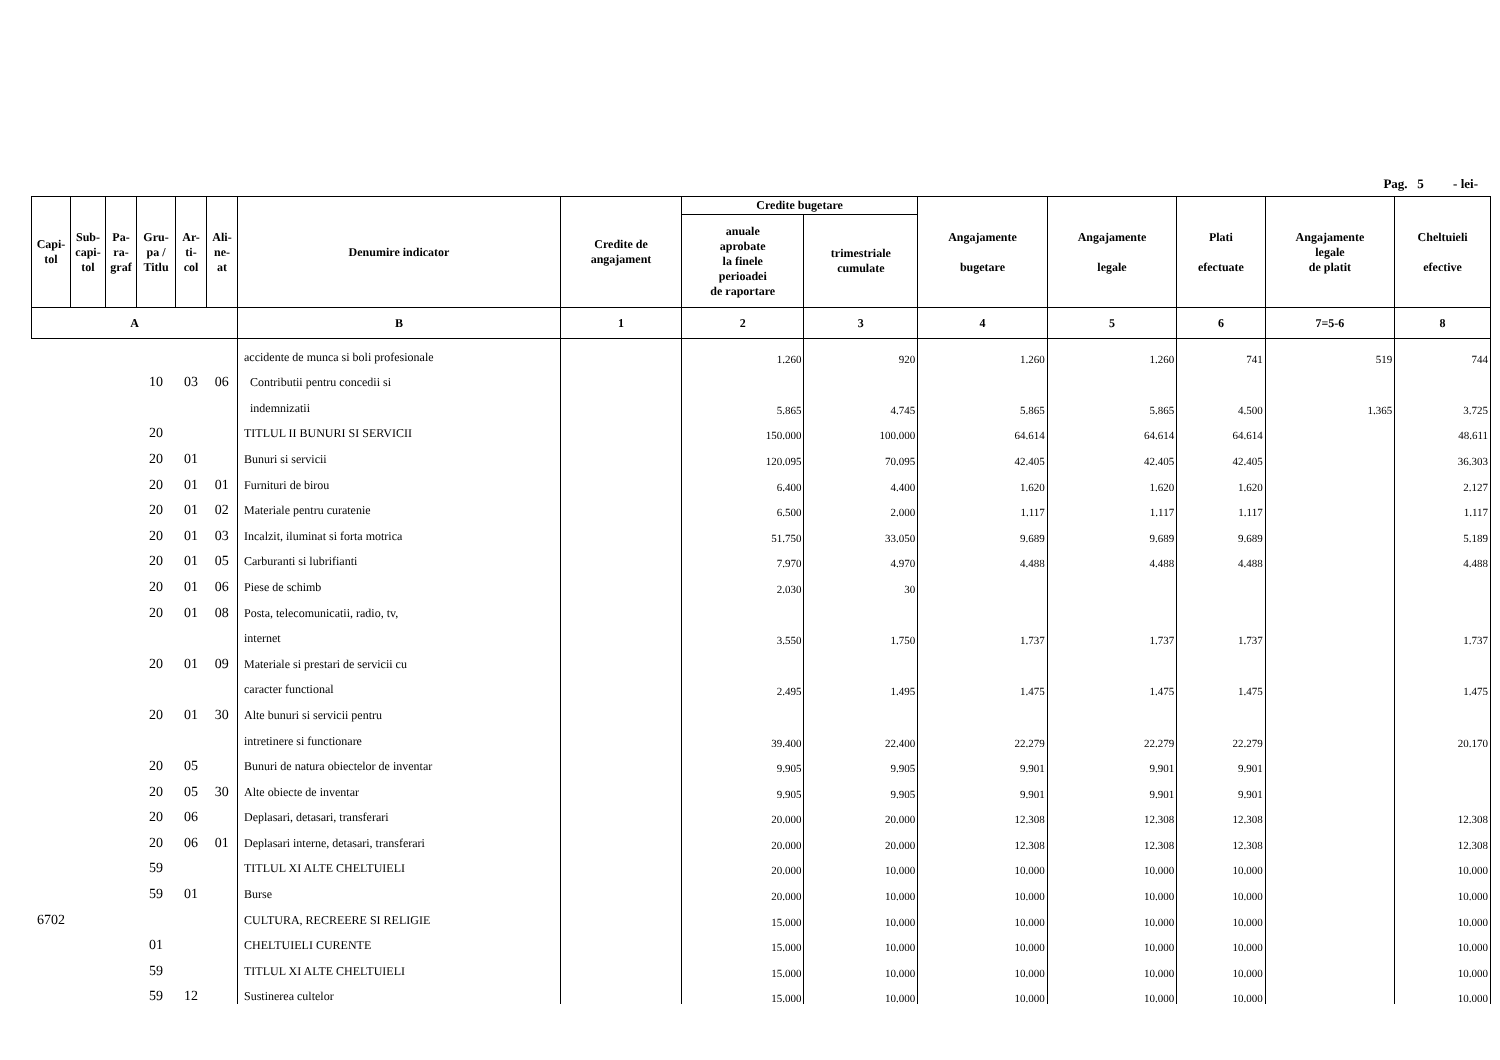Pag. 5 - lei-
| Capi- tol | Sub- capi- tol | Pa- ra- graf | Gru- pa / Titlu | Ar- ti- col | Ali- ne- at | Denumire indicator | Credite de angajament | Credite bugetare | | Angajamente bugetare | Angajamente legale | Plati efectuate | Angajamente legale de platit | Cheltuieli efective |
| --- | --- | --- | --- | --- | --- | --- | --- | --- | --- | --- | --- | --- | --- | --- |
| | | | | | | | | anuale aprobate la finele perioadei de raportare | trimestriale cumulate | | | | | |
| A | | | | | | B | 1 | 2 | 3 | 4 | 5 | 6 | 7=5-6 | 8 |
| | | | | | | accidente de munca si boli profesionale | | 1.260 | 920 | 1.260 | 1.260 | 741 | 519 | 744 |
| | | | 10 | 03 | 06 | Contributii pentru concedii si | | | | | | | | |
| | | | | | | indemnizatii | | 5.865 | 4.745 | 5.865 | 5.865 | 4.500 | 1.365 | 3.725 |
| | | | 20 | | | TITLUL II BUNURI SI SERVICII | | 150.000 | 100.000 | 64.614 | 64.614 | 64.614 | | 48.611 |
| | | | 20 | 01 | | Bunuri si servicii | | 120.095 | 70.095 | 42.405 | 42.405 | 42.405 | | 36.303 |
| | | | 20 | 01 | 01 | Furnituri de birou | | 6.400 | 4.400 | 1.620 | 1.620 | 1.620 | | 2.127 |
| | | | 20 | 01 | 02 | Materiale pentru curatenie | | 6.500 | 2.000 | 1.117 | 1.117 | 1.117 | | 1.117 |
| | | | 20 | 01 | 03 | Incalzit, iluminat si forta motrica | | 51.750 | 33.050 | 9.689 | 9.689 | 9.689 | | 5.189 |
| | | | 20 | 01 | 05 | Carburanti si lubrifianti | | 7.970 | 4.970 | 4.488 | 4.488 | 4.488 | | 4.488 |
| | | | 20 | 01 | 06 | Piese de schimb | | 2.030 | 30 | | | | | |
| | | | 20 | 01 | 08 | Posta, telecomunicatii, radio, tv, | | | | | | | | |
| | | | | | | internet | | 3.550 | 1.750 | 1.737 | 1.737 | 1.737 | | 1.737 |
| | | | 20 | 01 | 09 | Materiale si prestari de servicii cu | | | | | | | | |
| | | | | | | caracter functional | | 2.495 | 1.495 | 1.475 | 1.475 | 1.475 | | 1.475 |
| | | | 20 | 01 | 30 | Alte bunuri si servicii pentru | | | | | | | | |
| | | | | | | intretinere si functionare | | 39.400 | 22.400 | 22.279 | 22.279 | 22.279 | | 20.170 |
| | | | 20 | 05 | | Bunuri de natura obiectelor de inventar | | 9.905 | 9.905 | 9.901 | 9.901 | 9.901 | | |
| | | | 20 | 05 | 30 | Alte obiecte de inventar | | 9.905 | 9.905 | 9.901 | 9.901 | 9.901 | | |
| | | | 20 | 06 | | Deplasari, detasari, transferari | | 20.000 | 20.000 | 12.308 | 12.308 | 12.308 | | 12.308 |
| | | | 20 | 06 | 01 | Deplasari interne, detasari, transferari | | 20.000 | 20.000 | 12.308 | 12.308 | 12.308 | | 12.308 |
| | | | 59 | | | TITLUL XI ALTE CHELTUIELI | | 20.000 | 10.000 | 10.000 | 10.000 | 10.000 | | 10.000 |
| | | | 59 | 01 | | Burse | | 20.000 | 10.000 | 10.000 | 10.000 | 10.000 | | 10.000 |
| 6702 | | | | | | CULTURA, RECREERE SI RELIGIE | | 15.000 | 10.000 | 10.000 | 10.000 | 10.000 | | 10.000 |
| | | | 01 | | | CHELTUIELI CURENTE | | 15.000 | 10.000 | 10.000 | 10.000 | 10.000 | | 10.000 |
| | | | 59 | | | TITLUL XI ALTE CHELTUIELI | | 15.000 | 10.000 | 10.000 | 10.000 | 10.000 | | 10.000 |
| | | | 59 | 12 | | Sustinerea cultelor | | 15.000 | 10.000 | 10.000 | 10.000 | 10.000 | | 10.000 |